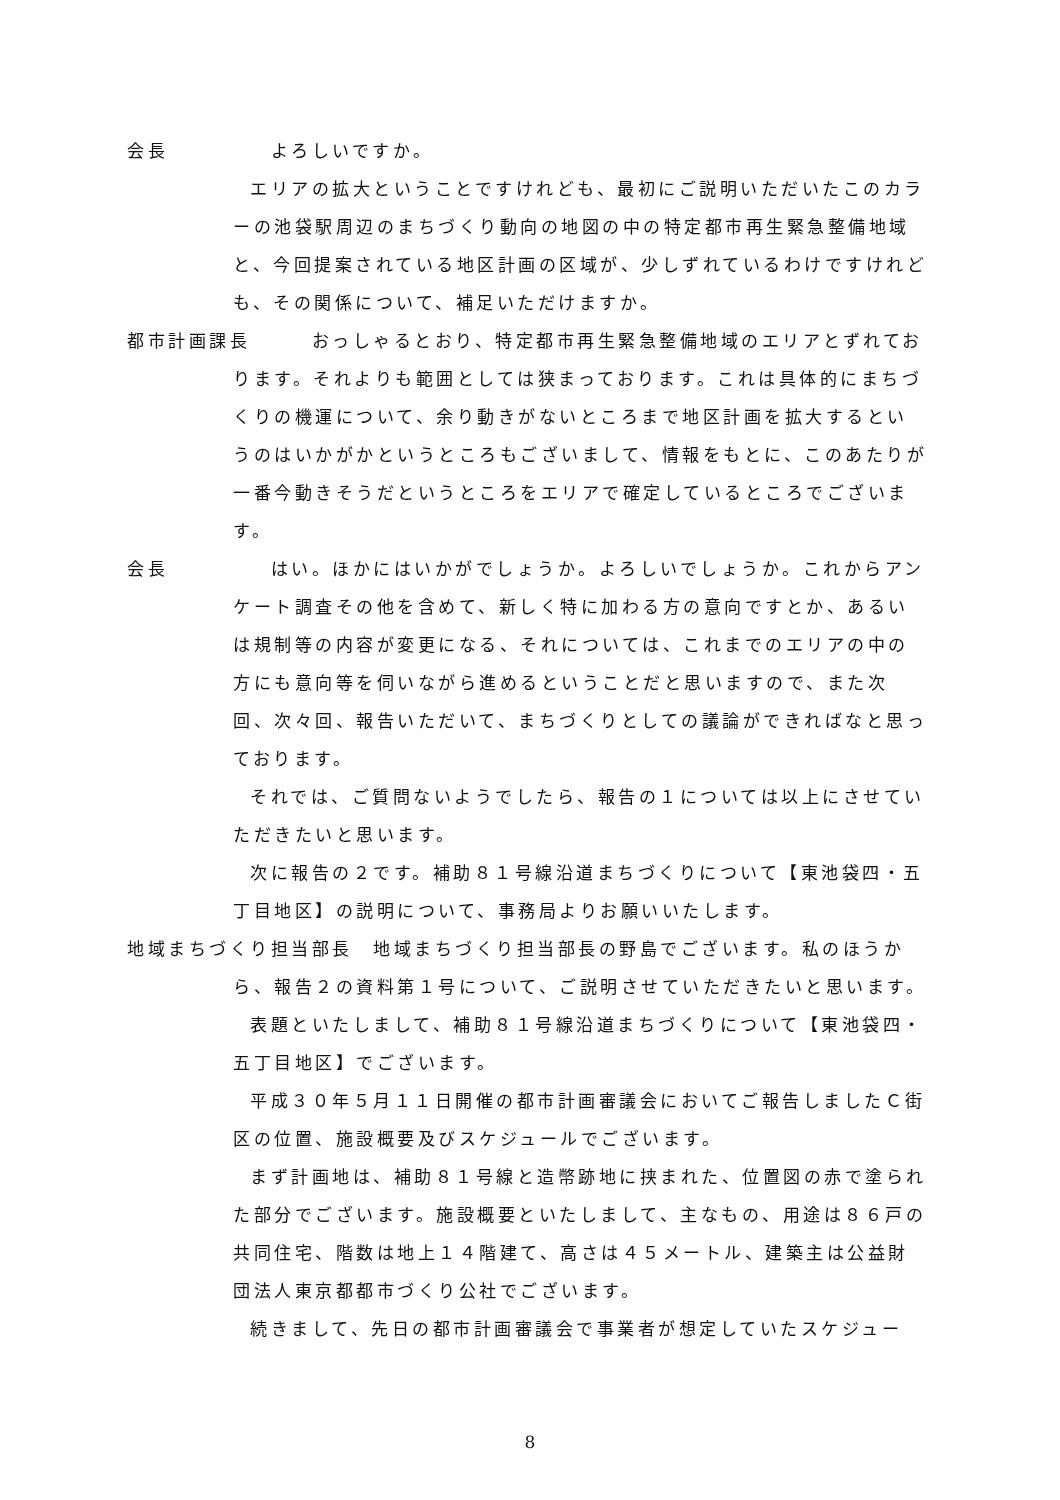会長　　　　　よろしいですか。
エリアの拡大ということですけれども、最初にご説明いただいたこのカラーの池袋駅周辺のまちづくり動向の地図の中の特定都市再生緊急整備地域と、今回提案されている地区計画の区域が、少しずれているわけですけれども、その関係について、補足いただけますか。
都市計画課長　　　おっしゃるとおり、特定都市再生緊急整備地域のエリアとずれております。それよりも範囲としては狭まっております。これは具体的にまちづくりの機運について、余り動きがないところまで地区計画を拡大するというのはいかがかというところもございまして、情報をもとに、このあたりが一番今動きそうだというところをエリアで確定しているところでございます。
会長　　　　　はい。ほかにはいかがでしょうか。よろしいでしょうか。これからアンケート調査その他を含めて、新しく特に加わる方の意向ですとか、あるいは規制等の内容が変更になる、それについては、これまでのエリアの中の方にも意向等を伺いながら進めるということだと思いますので、また次回、次々回、報告いただいて、まちづくりとしての議論ができればなと思っております。
それでは、ご質問ないようでしたら、報告の１については以上にさせていただきたいと思います。
次に報告の２です。補助８１号線沿道まちづくりについて【東池袋四・五丁目地区】の説明について、事務局よりお願いいたします。
地域まちづくり担当部長　地域まちづくり担当部長の野島でございます。私のほうから、報告２の資料第１号について、ご説明させていただきたいと思います。
表題といたしまして、補助８１号線沿道まちづくりについて【東池袋四・五丁目地区】でございます。
平成３０年５月１１日開催の都市計画審議会においてご報告しましたＣ街区の位置、施設概要及びスケジュールでございます。
まず計画地は、補助８１号線と造幣跡地に挟まれた、位置図の赤で塗られた部分でございます。施設概要といたしまして、主なもの、用途は８６戸の共同住宅、階数は地上１４階建て、高さは４５メートル、建築主は公益財団法人東京都都市づくり公社でございます。
続きまして、先日の都市計画審議会で事業者が想定していたスケジュー
8